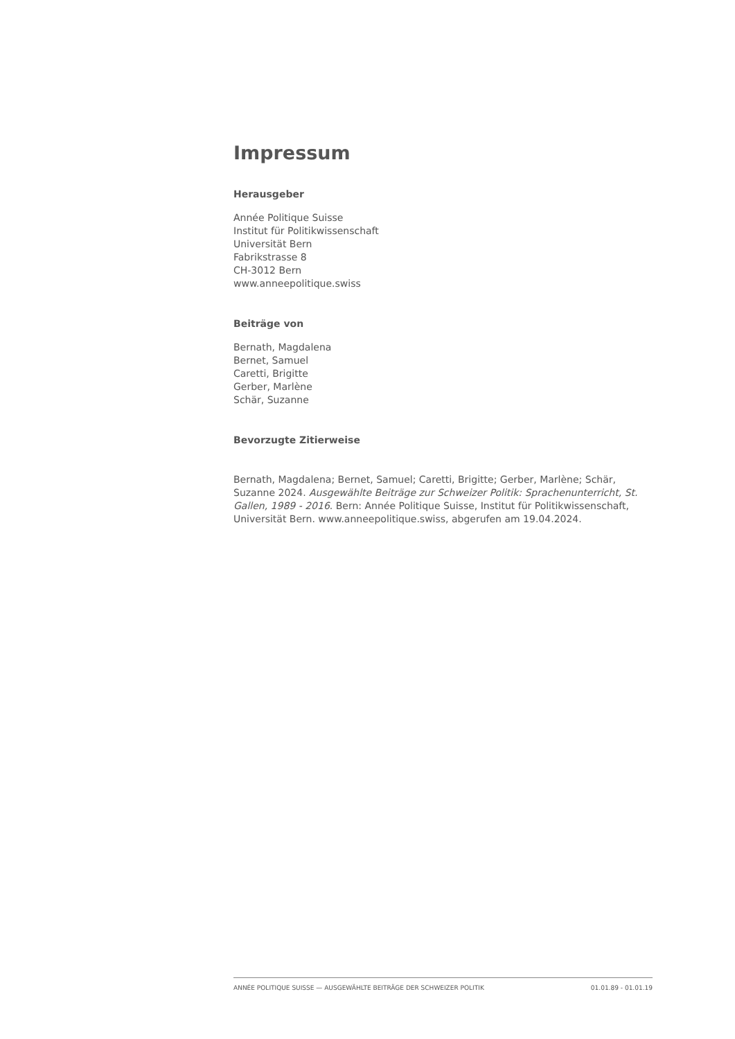Impressum
Herausgeber
Année Politique Suisse
Institut für Politikwissenschaft
Universität Bern
Fabrikstrasse 8
CH-3012 Bern
www.anneepolitique.swiss
Beiträge von
Bernath, Magdalena
Bernet, Samuel
Caretti, Brigitte
Gerber, Marlène
Schär, Suzanne
Bevorzugte Zitierweise
Bernath, Magdalena; Bernet, Samuel; Caretti, Brigitte; Gerber, Marlène; Schär, Suzanne 2024. Ausgewählte Beiträge zur Schweizer Politik: Sprachenunterricht, St. Gallen, 1989 - 2016. Bern: Année Politique Suisse, Institut für Politikwissenschaft, Universität Bern. www.anneepolitique.swiss, abgerufen am 19.04.2024.
ANNÉE POLITIQUE SUISSE — AUSGEWÄHLTE BEITRÄGE DER SCHWEIZER POLITIK 01.01.89 - 01.01.19